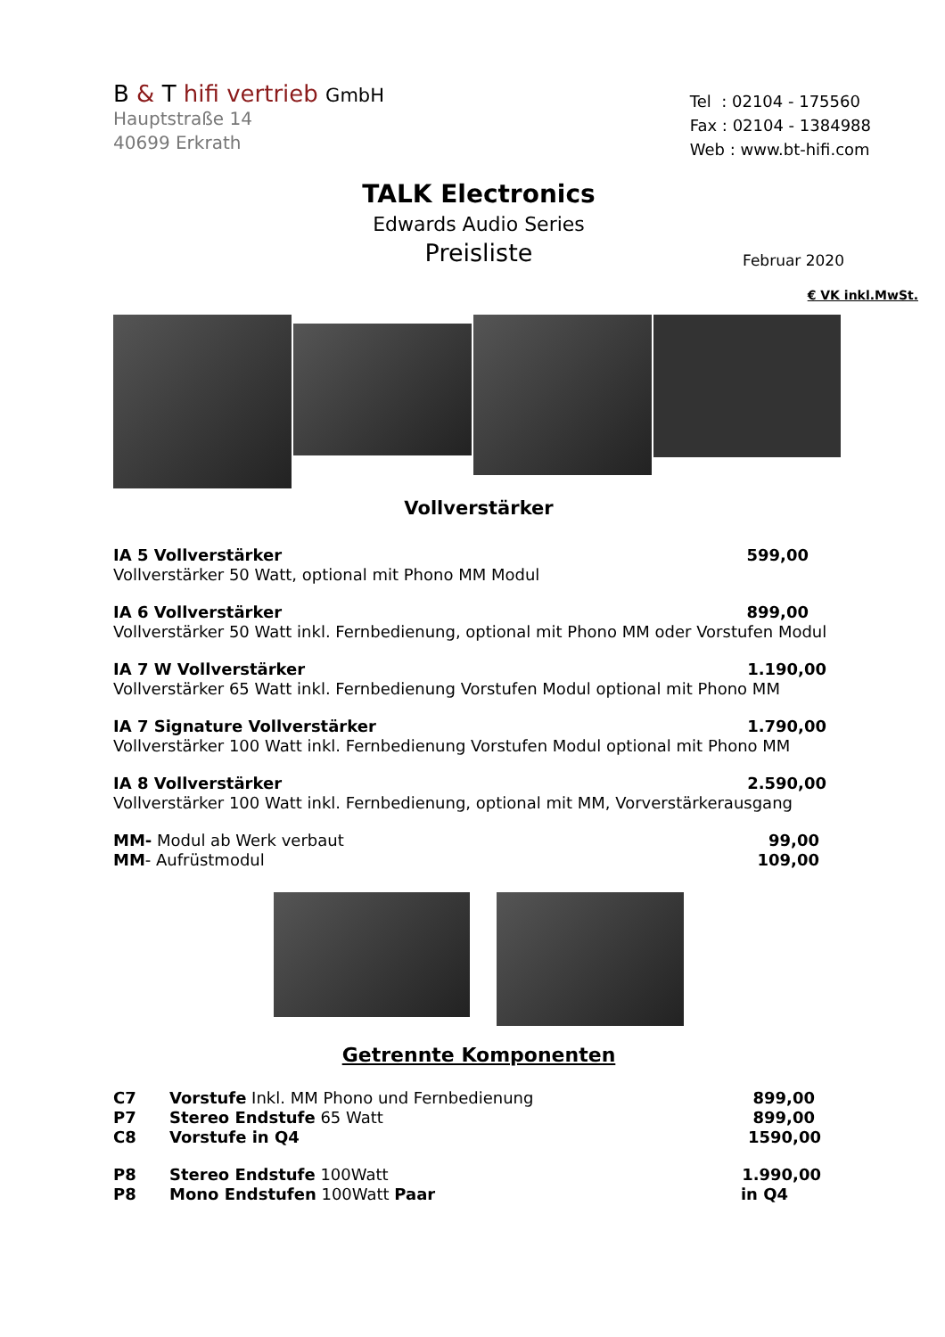B & T hifi vertrieb GmbH
Hauptstraße 14
40699 Erkrath
Tel : 02104 - 175560
Fax : 02104 - 1384988
Web : www.bt-hifi.com
TALK Electronics
Edwards Audio Series
Preisliste
Februar 2020
€ VK inkl.MwSt.
Vollverstärker
IA 5 Vollverstärker 599,00
Vollverstärker 50 Watt, optional mit Phono MM Modul
IA 6 Vollverstärker 899,00
Vollverstärker 50 Watt inkl. Fernbedienung, optional mit Phono MM oder Vorstufen Modul
IA 7 W Vollverstärker 1.190,00
Vollverstärker 65 Watt inkl. Fernbedienung Vorstufen Modul optional mit Phono MM
IA 7 Signature Vollverstärker 1.790,00
Vollverstärker 100 Watt inkl. Fernbedienung Vorstufen Modul optional mit Phono MM
IA 8 Vollverstärker 2.590,00
Vollverstärker 100 Watt inkl. Fernbedienung, optional mit MM, Vorverstärkerausgang
MM- Modul ab Werk verbaut 99,00
MM- Aufrüstmodul 109,00
Getrennte Komponenten
C7 Vorstufe Inkl. MM Phono und Fernbedienung 899,00
P7 Stereo Endstufe 65 Watt 899,00
C8 Vorstufe in Q4 1590,00
P8 Stereo Endstufe 100Watt 1.990,00
P8 Mono Endstufen 100Watt Paar in Q4